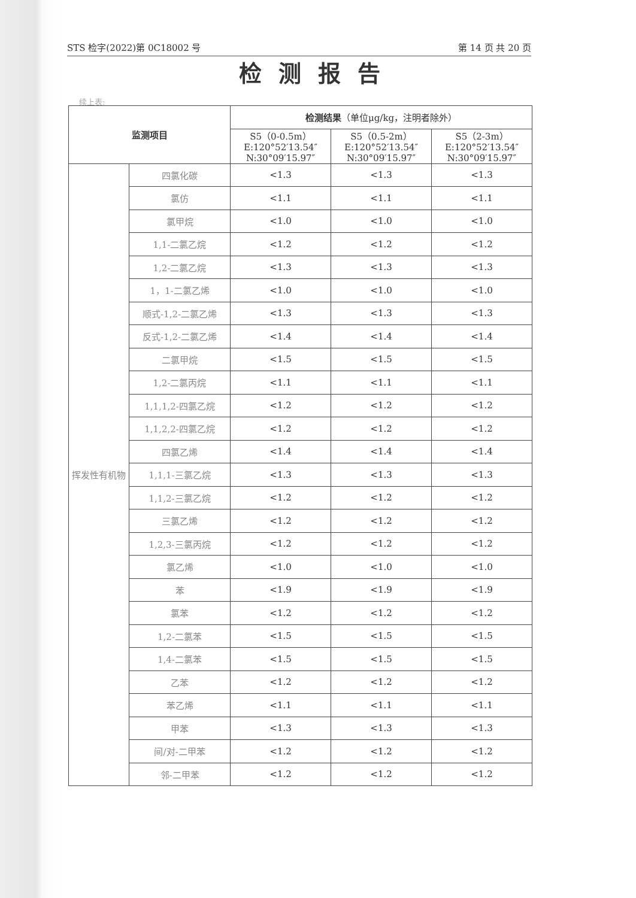STS 检字(2022)第 0C18002 号 第 14 页 共 20 页
检测报告
续上表:
| 监测项目 | | 检测结果 （单位μg/kg，注明者除外） | | |
| --- | --- | --- | --- | --- |
| | | S5（0-0.5m） E:120°52′13.54″ N:30°09′15.97″ | S5（0.5-2m） E:120°52′13.54″ N:30°09′15.97″ | S5（2-3m） E:120°52′13.54″ N:30°09′15.97″ |
| 挥发性有机物 | 四氯化碳 | <1.3 | <1.3 | <1.3 |
| | 氯仿 | <1.1 | <1.1 | <1.1 |
| | 氯甲烷 | <1.0 | <1.0 | <1.0 |
| | 1,1-二氯乙烷 | <1.2 | <1.2 | <1.2 |
| | 1,2-二氯乙烷 | <1.3 | <1.3 | <1.3 |
| | 1，1-二氯乙烯 | <1.0 | <1.0 | <1.0 |
| | 顺式-1,2-二氯乙烯 | <1.3 | <1.3 | <1.3 |
| | 反式-1,2-二氯乙烯 | <1.4 | <1.4 | <1.4 |
| | 二氯甲烷 | <1.5 | <1.5 | <1.5 |
| | 1,2-二氯丙烷 | <1.1 | <1.1 | <1.1 |
| | 1,1,1,2-四氯乙烷 | <1.2 | <1.2 | <1.2 |
| | 1,1,2,2-四氯乙烷 | <1.2 | <1.2 | <1.2 |
| | 四氯乙烯 | <1.4 | <1.4 | <1.4 |
| | 1,1,1-三氯乙烷 | <1.3 | <1.3 | <1.3 |
| | 1,1,2-三氯乙烷 | <1.2 | <1.2 | <1.2 |
| | 三氯乙烯 | <1.2 | <1.2 | <1.2 |
| | 1,2,3-三氯丙烷 | <1.2 | <1.2 | <1.2 |
| | 氯乙烯 | <1.0 | <1.0 | <1.0 |
| | 苯 | <1.9 | <1.9 | <1.9 |
| | 氯苯 | <1.2 | <1.2 | <1.2 |
| | 1,2-二氯苯 | <1.5 | <1.5 | <1.5 |
| | 1,4-二氯苯 | <1.5 | <1.5 | <1.5 |
| | 乙苯 | <1.2 | <1.2 | <1.2 |
| | 苯乙烯 | <1.1 | <1.1 | <1.1 |
| | 甲苯 | <1.3 | <1.3 | <1.3 |
| | 间/对-二甲苯 | <1.2 | <1.2 | <1.2 |
| | 邻-二甲苯 | <1.2 | <1.2 | <1.2 |